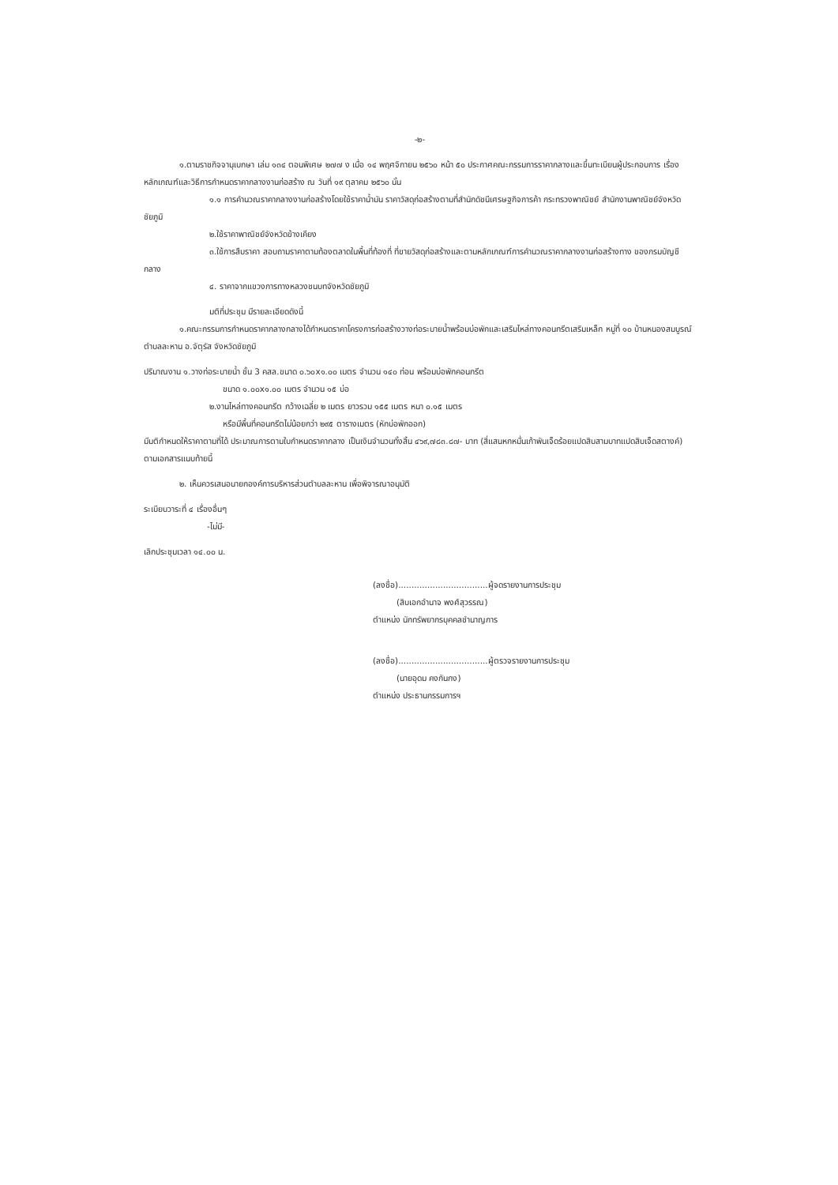-๒-
๑.ตามราชกิจจานุเบกษา เล่ม ๑๓๔ ตอนพิเศษ ๒๗๗ ง เมื่อ ๑๔ พฤศจิกายน ๒๕๖๐ หน้า ๕๐ ประกาศคณะกรรมการราคากลางและขึ้นทะเบียนผู้ประกอบการ เรื่อง หลักเกณฑ์และวิธีการกำหนดราคากลางงานก่อสร้าง ณ วันที่ ๑๙ ตุลาคม ๒๕๖๐ นั้น
๑.๑ การคำนวณราคากลางงานก่อสร้างโดยใช้ราคาน้ำมัน ราคาวัสดุก่อสร้างตามที่สำนักดัชนีเศรษฐกิจการค้า กระทรวงพาณิชย์ สำนักงานพาณิชย์จังหวัดชัยภูมิ
๒.ใช้ราคาพาณิชย์จังหวัดข้างเคียง
๓.ใช้การสืบราคา สอบถามราคาตามท้องตลาดในพื้นที่ท้องที่ ที่ขายวัสดุก่อสร้างและตามหลักเกณฑ์การคำนวณราคากลางงานก่อสร้างทาง ของกรมบัญชีกลาง
๔. ราคาจากแขวงการทางหลวงชนบทจังหวัดชัยภูมิ
มติที่ประชุม มีรายละเอียดดังนี้
๑.คณะกรรมการกำหนดราคากลางกลางได้กำหนดราคาโครงการก่อสร้างวางท่อระบายน้ำพร้อมบ่อพักและเสริมไหล่ทางคอนกรีตเสริมเหล็ก หมู่ที่ ๑๐ บ้านหนองสมบูรณ์ ตำบลละหาน อ.จัตุรัส จังหวัดชัยภูมิ
ปริมาณงาน ๑.วางท่อระบายน้ำ ชั้น 3 คสล.ขนาด ๐.๖๐x๑.๐๐ เมตร จำนวน ๑๔๐ ท่อน พร้อมบ่อพักคอนกรีต
ขนาด ๑.๐๐x๑.๐๐ เมตร จำนวน ๑๕ บ่อ
๒.งานไหล่ทางคอนกรีต กว้างเฉลี่ย ๒ เมตร ยาวรวม ๑๕๕ เมตร หนา ๐.๑๕ เมตร
หรือมีพื้นที่คอนกรีตไม่น้อยกว่า ๒๙๕ ตารางเมตร (หักบ่อพักออก)
มีมติกำหนดให้ราคาตามที่ได้ ประมาณการตามใบกำหนดราคากลาง เป็นเงินจำนวนทั้งสิ้น ๔๖๙,๗๘๓.๘๗- บาท (สี่แสนหกหมื่นเก้าพันเจ็ดร้อยแปดสิบสามบาทแปดสิบเจ็ดสตางค์) ตามเอกสารแนบท้ายนี้
๒. เห็นควรเสนอนายกองค์การบริหารส่วนตำบลละหาน เพื่อพิจารณาอนุมัติ
ระเบียบวาระที่ ๔ เรื่องอื่นๆ
-ไม่มี-
เลิกประชุมเวลา ๑๔.๐๐ น.
(ลงชื่อ)..................................ผู้จดรายงานการประชุม
(สิบเอกอำนาจ พงศ์สุวรรณ)
ตำแหน่ง นักทรัพยากรบุคคลชำนาญการ
(ลงชื่อ)..................................ผู้ตรวจรายงานการประชุม
(นายอุดม คงกันกง)
ตำแหน่ง ประธานกรรมการฯ